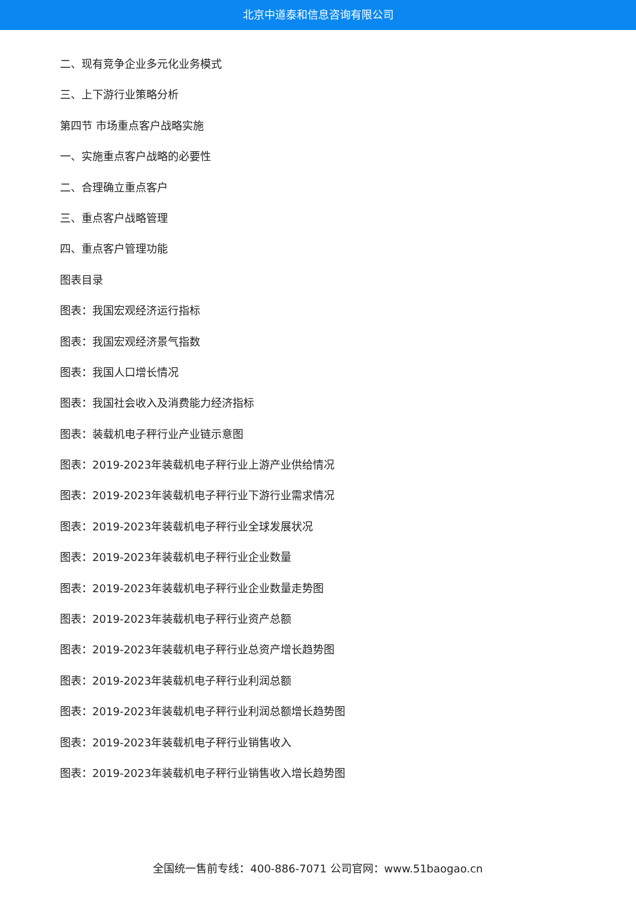北京中道泰和信息咨询有限公司
二、现有竞争企业多元化业务模式
三、上下游行业策略分析
第四节 市场重点客户战略实施
一、实施重点客户战略的必要性
二、合理确立重点客户
三、重点客户战略管理
四、重点客户管理功能
图表目录
图表：我国宏观经济运行指标
图表：我国宏观经济景气指数
图表：我国人口增长情况
图表：我国社会收入及消费能力经济指标
图表：装载机电子秤行业产业链示意图
图表：2019-2023年装载机电子秤行业上游产业供给情况
图表：2019-2023年装载机电子秤行业下游行业需求情况
图表：2019-2023年装载机电子秤行业全球发展状况
图表：2019-2023年装载机电子秤行业企业数量
图表：2019-2023年装载机电子秤行业企业数量走势图
图表：2019-2023年装载机电子秤行业资产总额
图表：2019-2023年装载机电子秤行业总资产增长趋势图
图表：2019-2023年装载机电子秤行业利润总额
图表：2019-2023年装载机电子秤行业利润总额增长趋势图
图表：2019-2023年装载机电子秤行业销售收入
图表：2019-2023年装载机电子秤行业销售收入增长趋势图
全国统一售前专线：400-886-7071 公司官网：www.51baogao.cn